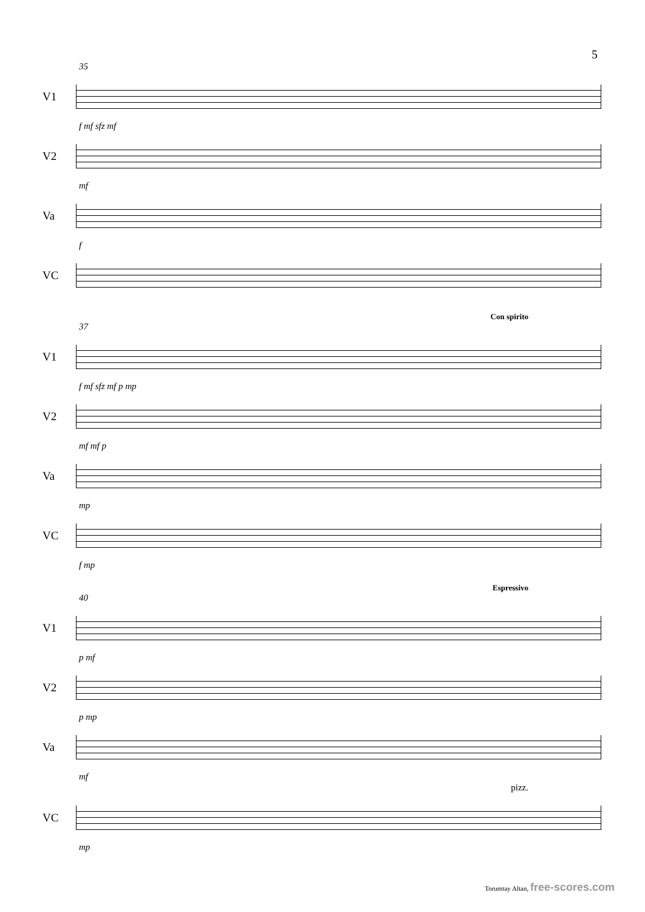5
35
V1
f mf sfz mf
V2
mf
Va
f
VC
Con spirito
37
V1
f mf sfz mf p mp
V2
mf mf p
Va
mp
VC
f mp
Espressivo
40
V1
p mf
V2
p mp
Va
mf
pizz.
VC
mp
Torumtay Altan, free-scores.com